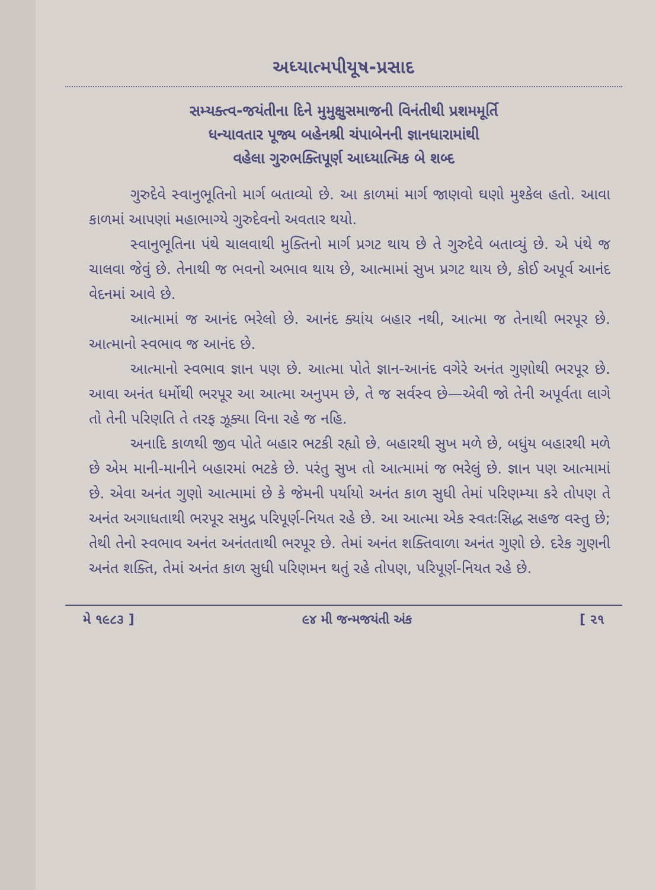અધ્યાત્મપીયૂષ-પ્રસાદ
સમ્યક્ત્વ-જયંતીના દિને મુમુક્ષુસમાજની વિનંતીથી પ્રશમમૂર્તિ
ધન્યાવતાર પૂજ્ય બહેનશ્રી ચંપાબેનની જ્ઞાનધારામાંથી
વહેલા ગુરુભક્તિપૂર્ણ આધ્યાત્મિક બે શબ્દ
ગુરુદેવે સ્વાનુભૂતિનો માર્ગ બતાવ્યો છે. આ કાળમાં માર્ગ જાણવો ઘણો મુશ્કેલ હતો. આવા કાળમાં આપણાં મહાભાગ્યે ગુરુદેવનો અવતાર થયો.
સ્વાનુભૂતિના પંથે ચાલવાથી મુક્તિનો માર્ગ પ્રગટ થાય છે તે ગુરુદેવે બતાવ્યું છે. એ પંથે જ ચાલવા જેવું છે. તેનાથી જ ભવનો અભાવ થાય છે, આત્મામાં સુખ પ્રગટ થાય છે, કોઈ અપૂર્વ આનંદ વેદનમાં આવે છે.
આત્મામાં જ આનંદ ભરેલો છે. આનંદ ક્યાંય બહાર નથી, આત્મા જ તેનાથી ભરપૂર છે. આત્માનો સ્વભાવ જ આનંદ છે.
આત્માનો સ્વભાવ જ્ઞાન પણ છે. આત્મા પોતે જ્ઞાન-આનંદ વગેરે અનંત ગુણોથી ભરપૂર છે. આવા અનંત ધર્મોથી ભરપૂર આ આત્મા અનુપમ છે, તે જ સર્વસ્વ છે—એવી જો તેની અપૂર્વતા લાગે તો તેની પરિણતિ તે તરફ ઝૂક્યા વિના રહે જ નહિ.
અનાદિ કાળથી જીવ પોતે બહાર ભટકી રહ્યો છે. બહારથી સુખ મળે છે, બધુંય બહારથી મળે છે એમ માની-માનીને બહારમાં ભટકે છે. પરંતુ સુખ તો આત્મામાં જ ભરેલું છે. જ્ઞાન પણ આત્મામાં છે. એવા અનંત ગુણો આત્મામાં છે કે જેમની પર્યાયો અનંત કાળ સુધી તેમાં પરિણમ્યા કરે તોપણ તે અનંત અગાધતાથી ભરપૂર સમુદ્ર પરિપૂર્ણ-નિયત રહે છે. આ આત્મા એક સ્વતઃસિદ્ધ સહજ વસ્તુ છે; તેથી તેનો સ્વભાવ અનંત અનંતતાથી ભરપૂર છે. તેમાં અનંત શક્તિવાળા અનંત ગુણો છે. દરેક ગુણની અનંત શક્તિ, તેમાં અનંત કાળ સુધી પરિણમન થતું રહે તોપણ, પરિપૂર્ણ-નિયત રહે છે.
મે ૧૯૮૩ ] ૯૪ મી જન્મજયંતી અંક [ ૨૧